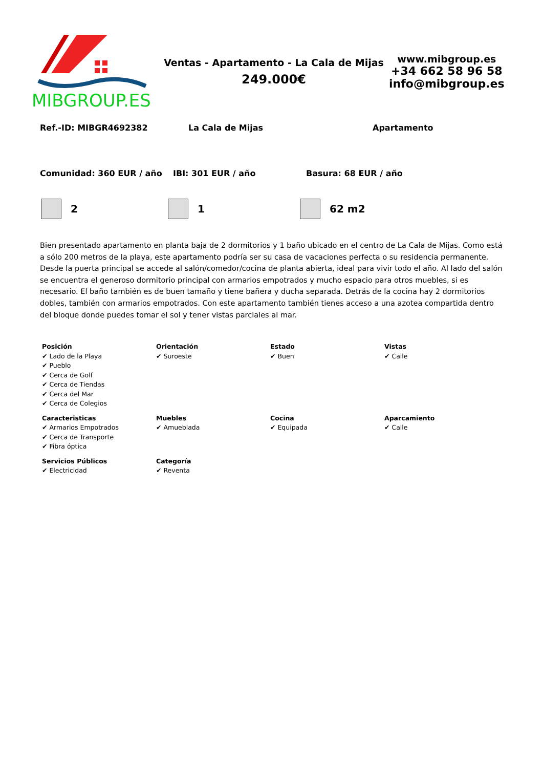MIBGROUP.ES
Ventas - Apartamento - La Cala de Mijas
249.000€
www.mibgroup.es
+34 662 58 96 58
info@mibgroup.es
Ref.-ID: MIBGR4692382 La Cala de Mijas Apartamento
Comunidad: 360 EUR / año IBI: 301 EUR / año Basura: 68 EUR / año
2 1 62 m2
Bien presentado apartamento en planta baja de 2 dormitorios y 1 baño ubicado en el centro de La Cala de Mijas. Como está a sólo 200 metros de la playa, este apartamento podría ser su casa de vacaciones perfecta o su residencia permanente. Desde la puerta principal se accede al salón/comedor/cocina de planta abierta, ideal para vivir todo el año. Al lado del salón se encuentra el generoso dormitorio principal con armarios empotrados y mucho espacio para otros muebles, si es necesario. El baño también es de buen tamaño y tiene bañera y ducha separada. Detrás de la cocina hay 2 dormitorios dobles, también con armarios empotrados. Con este apartamento también tienes acceso a una azotea compartida dentro del bloque donde puedes tomar el sol y tener vistas parciales al mar.
| Posición ✔ Lado de la Playa ✔ Pueblo ✔ Cerca de Golf ✔ Cerca de Tiendas ✔ Cerca del Mar ✔ Cerca de Colegios | Orientación ✔ Suroeste | Estado ✔ Buen | Vistas ✔ Calle |
| Caracteristicas ✔ Armarios Empotrados ✔ Cerca de Transporte ✔ Fibra óptica | Muebles ✔ Amueblada | Cocina ✔ Equipada | Aparcamiento ✔ Calle |
| Servicios Públicos ✔ Electricidad | Categoría ✔ Reventa | | |